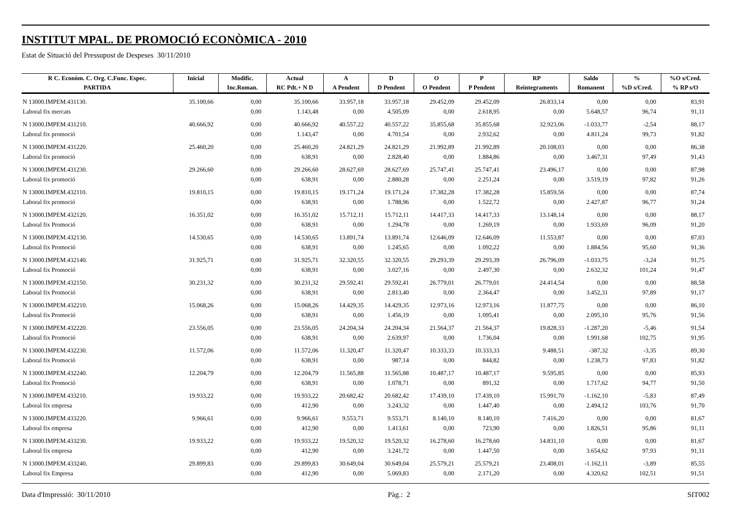INSTITUT MPAL. DE PROMOCIÓ ECONÒMICA - 2010
Estat de Situació del Pressupost de Despeses 30/11/2010
| R C. Econòm. C. Org. C.Func. Espec. | Inicial | Modific. | Actual | A | D | O | P | RP | Saldo | % | %O s/Cred. |
| --- | --- | --- | --- | --- | --- | --- | --- | --- | --- | --- | --- |
| PARTIDA | | Inc.Roman. | RC Pdt.+ N D | A Pendent | D Pendent | O Pendent | P Pendent | Reintegraments | Romanent | %D s/Cred. | % RP s/O |
| N 13000.IMPEM.431130. | 35.100,66 | 0,00 | 35.100,66 | 33.957,18 | 33.957,18 | 29.452,09 | 29.452,09 | 26.833,14 | 0,00 | 0,00 | 83,91 |
| Laboral fix mercats | | 0,00 | 1.143,48 | 0,00 | 4.505,09 | 0,00 | 2.618,95 | 0,00 | 5.648,57 | 96,74 | 91,11 |
| N 13000.IMPEM.431210. | 40.666,92 | 0,00 | 40.666,92 | 40.557,22 | 40.557,22 | 35.855,68 | 35.855,68 | 32.923,06 | -1.033,77 | -2,54 | 88,17 |
| Laboral fix promoció | | 0,00 | 1.143,47 | 0,00 | 4.701,54 | 0,00 | 2.932,62 | 0,00 | 4.811,24 | 99,73 | 91,82 |
| N 13000.IMPEM.431220. | 25.460,20 | 0,00 | 25.460,20 | 24.821,29 | 24.821,29 | 21.992,89 | 21.992,89 | 20.108,03 | 0,00 | 0,00 | 86,38 |
| Laboral fix promoció | | 0,00 | 638,91 | 0,00 | 2.828,40 | 0,00 | 1.884,86 | 0,00 | 3.467,31 | 97,49 | 91,43 |
| N 13000.IMPEM.431230. | 29.266,60 | 0,00 | 29.266,60 | 28.627,69 | 28.627,69 | 25.747,41 | 25.747,41 | 23.496,17 | 0,00 | 0,00 | 87,98 |
| Laboral fix promoció | | 0,00 | 638,91 | 0,00 | 2.880,28 | 0,00 | 2.251,24 | 0,00 | 3.519,19 | 97,82 | 91,26 |
| N 13000.IMPEM.432110. | 19.810,15 | 0,00 | 19.810,15 | 19.171,24 | 19.171,24 | 17.382,28 | 17.382,28 | 15.859,56 | 0,00 | 0,00 | 87,74 |
| Laboral fix promoció | | 0,00 | 638,91 | 0,00 | 1.788,96 | 0,00 | 1.522,72 | 0,00 | 2.427,87 | 96,77 | 91,24 |
| N 13000.IMPEM.432120. | 16.351,02 | 0,00 | 16.351,02 | 15.712,11 | 15.712,11 | 14.417,33 | 14.417,33 | 13.148,14 | 0,00 | 0,00 | 88,17 |
| Laboral fix Promoció | | 0,00 | 638,91 | 0,00 | 1.294,78 | 0,00 | 1.269,19 | 0,00 | 1.933,69 | 96,09 | 91,20 |
| N 13000.IMPEM.432130. | 14.530,65 | 0,00 | 14.530,65 | 13.891,74 | 13.891,74 | 12.646,09 | 12.646,09 | 11.553,87 | 0,00 | 0,00 | 87,03 |
| Laboral fix Promoció | | 0,00 | 638,91 | 0,00 | 1.245,65 | 0,00 | 1.092,22 | 0,00 | 1.884,56 | 95,60 | 91,36 |
| N 13000.IMPEM.432140. | 31.925,71 | 0,00 | 31.925,71 | 32.320,55 | 32.320,55 | 29.293,39 | 29.293,39 | 26.796,09 | -1.033,75 | -3,24 | 91,75 |
| Laboral fix Promoció | | 0,00 | 638,91 | 0,00 | 3.027,16 | 0,00 | 2.497,30 | 0,00 | 2.632,32 | 101,24 | 91,47 |
| N 13000.IMPEM.432150. | 30.231,32 | 0,00 | 30.231,32 | 29.592,41 | 29.592,41 | 26.779,01 | 26.779,01 | 24.414,54 | 0,00 | 0,00 | 88,58 |
| Laboral fix Promoció | | 0,00 | 638,91 | 0,00 | 2.813,40 | 0,00 | 2.364,47 | 0,00 | 3.452,31 | 97,89 | 91,17 |
| N 13000.IMPEM.432210. | 15.068,26 | 0,00 | 15.068,26 | 14.429,35 | 14.429,35 | 12.973,16 | 12.973,16 | 11.877,75 | 0,00 | 0,00 | 86,10 |
| Laboral fix Promoció | | 0,00 | 638,91 | 0,00 | 1.456,19 | 0,00 | 1.095,41 | 0,00 | 2.095,10 | 95,76 | 91,56 |
| N 13000.IMPEM.432220. | 23.556,05 | 0,00 | 23.556,05 | 24.204,34 | 24.204,34 | 21.564,37 | 21.564,37 | 19.828,33 | -1.287,20 | -5,46 | 91,54 |
| Laboral fix Promoció | | 0,00 | 638,91 | 0,00 | 2.639,97 | 0,00 | 1.736,04 | 0,00 | 1.991,68 | 102,75 | 91,95 |
| N 13000.IMPEM.432230. | 11.572,06 | 0,00 | 11.572,06 | 11.320,47 | 11.320,47 | 10.333,33 | 10.333,33 | 9.488,51 | -387,32 | -3,35 | 89,30 |
| Laboral fix Promoció | | 0,00 | 638,91 | 0,00 | 987,14 | 0,00 | 844,82 | 0,00 | 1.238,73 | 97,83 | 91,82 |
| N 13000.IMPEM.432240. | 12.204,79 | 0,00 | 12.204,79 | 11.565,88 | 11.565,88 | 10.487,17 | 10.487,17 | 9.595,85 | 0,00 | 0,00 | 85,93 |
| Laboral fix Promoció | | 0,00 | 638,91 | 0,00 | 1.078,71 | 0,00 | 891,32 | 0,00 | 1.717,62 | 94,77 | 91,50 |
| N 13000.IMPEM.433210. | 19.933,22 | 0,00 | 19.933,22 | 20.682,42 | 20.682,42 | 17.439,10 | 17.439,10 | 15.991,70 | -1.162,10 | -5,83 | 87,49 |
| Laboral fix empresa | | 0,00 | 412,90 | 0,00 | 3.243,32 | 0,00 | 1.447,40 | 0,00 | 2.494,12 | 103,76 | 91,70 |
| N 13000.IMPEM.433220. | 9.966,61 | 0,00 | 9.966,61 | 9.553,71 | 9.553,71 | 8.140,10 | 8.140,10 | 7.416,20 | 0,00 | 0,00 | 81,67 |
| Laboral fix empresa | | 0,00 | 412,90 | 0,00 | 1.413,61 | 0,00 | 723,90 | 0,00 | 1.826,51 | 95,86 | 91,11 |
| N 13000.IMPEM.433230. | 19.933,22 | 0,00 | 19.933,22 | 19.520,32 | 19.520,32 | 16.278,60 | 16.278,60 | 14.831,10 | 0,00 | 0,00 | 81,67 |
| Laboral fix empresa | | 0,00 | 412,90 | 0,00 | 3.241,72 | 0,00 | 1.447,50 | 0,00 | 3.654,62 | 97,93 | 91,11 |
| N 13000.IMPEM.433240. | 29.899,83 | 0,00 | 29.899,83 | 30.649,04 | 30.649,04 | 25.579,21 | 25.579,21 | 23.408,01 | -1.162,11 | -3,89 | 85,55 |
| Laboral fix Empresa | | 0,00 | 412,90 | 0,00 | 5.069,83 | 0,00 | 2.171,20 | 0,00 | 4.320,62 | 102,51 | 91,51 |
Data d'Impressió: 30/11/2010 Pàg.: 2 SIT002